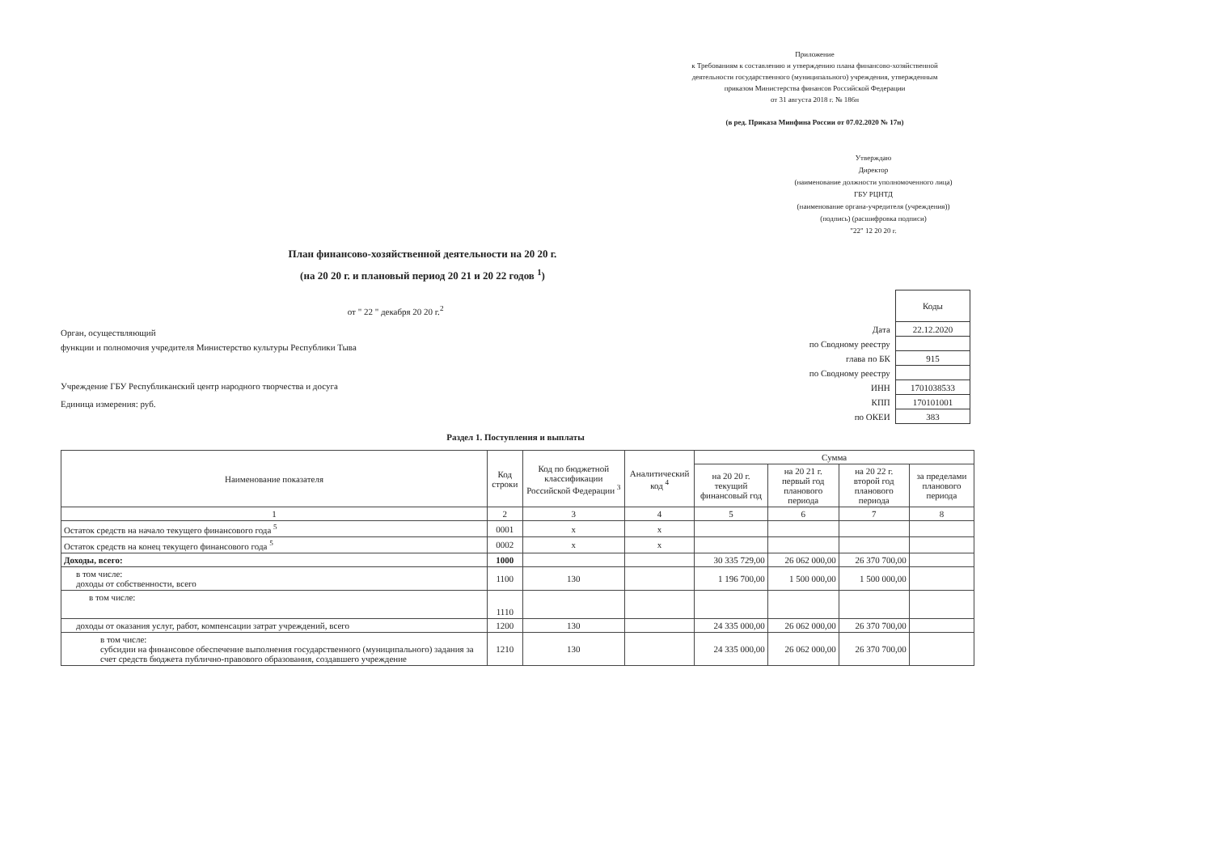Приложение
к Требованиям к составлению и утверждению плана финансово-хозяйственной
деятельности государственного (муниципального) учреждения, утвержденным
приказом Министерства финансов Российской Федерации
от 31 августа 2018 г. № 186н
(в ред. Приказа Минфина России от 07.02.2020 № 17н)
Утверждаю
Директор
(наименование должности уполномоченного лица)
ГБУ РЦНТД
(наименование органа-учредителя (учреждения))
(подпись) (расшифровка подписи)
"22" 12 20 20 г.
План финансово-хозяйственной деятельности на 20 20 г.
(на 20 20 г. и плановый период 20 21 и 20 22 годов <sup>1</sup>)
от " 22 " декабря 20 20 г.<sup>2</sup>
Орган, осуществляющий
функции и полномочия учредителя Министерство культуры Республики Тыва
Учреждение ГБУ Республиканский центр народного творчества и досуга
Единица измерения: руб.
| | Коды |
| Дата | 22.12.2020 |
| по Сводному реестру | |
| глава по БК | 915 |
| по Сводному реестру | |
| ИНН | 1701038533 |
| КПП | 170101001 |
| по ОКЕИ | 383 |
Раздел 1. Поступления и выплаты
| Наименование показателя | Код строки | Код по бюджетной классификации Российской Федерации <sup>3</sup> | Аналитический код <sup>4</sup> | Сумма | | | |
| --- | --- | --- | --- | --- | --- | --- | --- |
| | | | | на 20 20 г. текущий финансовый год | на 20 21 г. первый год планового периода | на 20 22 г. второй год планового периода | за пределами планового периода |
| 1 | 2 | 3 | 4 | 5 | 6 | 7 | 8 |
| Остаток средств на начало текущего финансового года <sup>5</sup> | 0001 | x | x | | | | |
| Остаток средств на конец текущего финансового года <sup>5</sup> | 0002 | x | x | | | | |
| Доходы, всего: | 1000 | | | 30 335 729,00 | 26 062 000,00 | 26 370 700,00 | |
| в том числе: доходы от собственности, всего | 1100 | 130 | | 1 196 700,00 | 1 500 000,00 | 1 500 000,00 | |
| в том числе: | 1110 | | | | | | |
| доходы от оказания услуг, работ, компенсации затрат учреждений, всего | 1200 | 130 | | 24 335 000,00 | 26 062 000,00 | 26 370 700,00 | |
| в том числе: субсидии на финансовое обеспечение выполнения государственного (муниципального) задания за счет средств бюджета публично-правового образования, создавшего учреждение | 1210 | 130 | | 24 335 000,00 | 26 062 000,00 | 26 370 700,00 | |